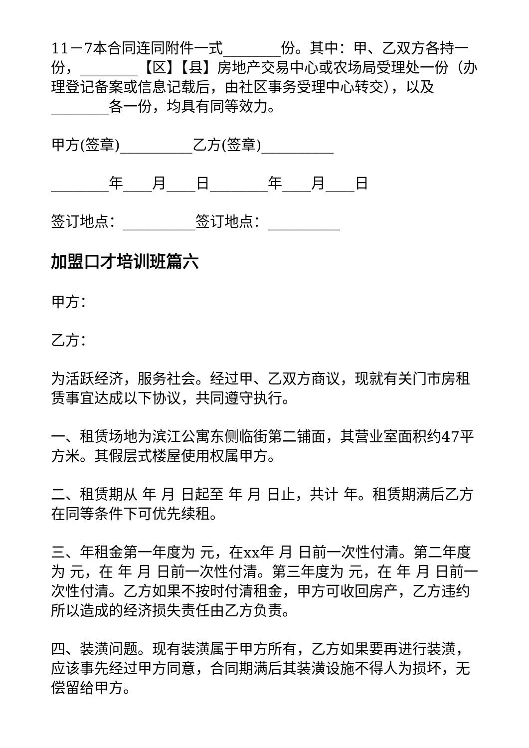11－7本合同连同附件一式________份。其中：甲、乙双方各持一份，________【区】【县】房地产交易中心或农场局受理处一份（办理登记备案或信息记载后，由社区事务受理中心转交），以及________各一份，均具有同等效力。
甲方(签章)__________乙方(签章)__________
________年____月____日________年____月____日
签订地点：__________签订地点：__________
加盟口才培训班篇六
甲方：
乙方：
为活跃经济，服务社会。经过甲、乙双方商议，现就有关门市房租赁事宜达成以下协议，共同遵守执行。
一、租赁场地为滨江公寓东侧临街第二铺面，其营业室面积约47平方米。其假层式楼屋使用权属甲方。
二、租赁期从 年 月 日起至 年 月 日止，共计 年。租赁期满后乙方在同等条件下可优先续租。
三、年租金第一年度为 元，在xx年 月 日前一次性付清。第二年度为 元，在 年 月 日前一次性付清。第三年度为 元，在 年 月 日前一次性付清。乙方如果不按时付清租金，甲方可收回房产，乙方违约所以造成的经济损失责任由乙方负责。
四、装潢问题。现有装潢属于甲方所有，乙方如果要再进行装潢，应该事先经过甲方同意，合同期满后其装潢设施不得人为损坏，无偿留给甲方。